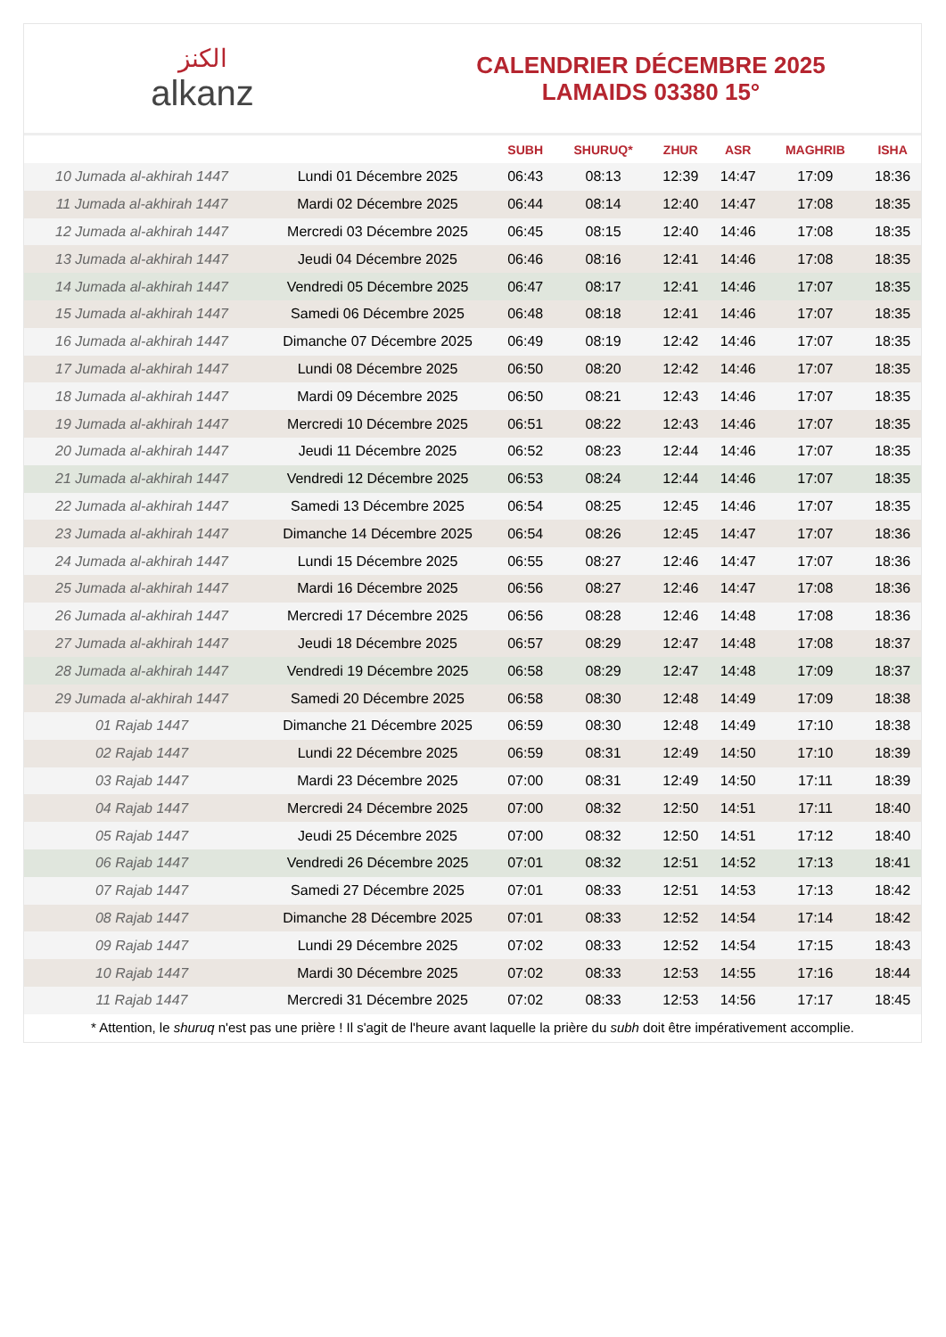الكنز
alkanz
CALENDRIER DÉCEMBRE 2025
LAMAIDS 03380 15°
| | | SUBH | SHURUQ* | ZHUR | ASR | MAGHRIB | ISHA |
| --- | --- | --- | --- | --- | --- | --- | --- |
| 10 Jumada al-akhirah 1447 | Lundi 01 Décembre 2025 | 06:43 | 08:13 | 12:39 | 14:47 | 17:09 | 18:36 |
| 11 Jumada al-akhirah 1447 | Mardi 02 Décembre 2025 | 06:44 | 08:14 | 12:40 | 14:47 | 17:08 | 18:35 |
| 12 Jumada al-akhirah 1447 | Mercredi 03 Décembre 2025 | 06:45 | 08:15 | 12:40 | 14:46 | 17:08 | 18:35 |
| 13 Jumada al-akhirah 1447 | Jeudi 04 Décembre 2025 | 06:46 | 08:16 | 12:41 | 14:46 | 17:08 | 18:35 |
| 14 Jumada al-akhirah 1447 | Vendredi 05 Décembre 2025 | 06:47 | 08:17 | 12:41 | 14:46 | 17:07 | 18:35 |
| 15 Jumada al-akhirah 1447 | Samedi 06 Décembre 2025 | 06:48 | 08:18 | 12:41 | 14:46 | 17:07 | 18:35 |
| 16 Jumada al-akhirah 1447 | Dimanche 07 Décembre 2025 | 06:49 | 08:19 | 12:42 | 14:46 | 17:07 | 18:35 |
| 17 Jumada al-akhirah 1447 | Lundi 08 Décembre 2025 | 06:50 | 08:20 | 12:42 | 14:46 | 17:07 | 18:35 |
| 18 Jumada al-akhirah 1447 | Mardi 09 Décembre 2025 | 06:50 | 08:21 | 12:43 | 14:46 | 17:07 | 18:35 |
| 19 Jumada al-akhirah 1447 | Mercredi 10 Décembre 2025 | 06:51 | 08:22 | 12:43 | 14:46 | 17:07 | 18:35 |
| 20 Jumada al-akhirah 1447 | Jeudi 11 Décembre 2025 | 06:52 | 08:23 | 12:44 | 14:46 | 17:07 | 18:35 |
| 21 Jumada al-akhirah 1447 | Vendredi 12 Décembre 2025 | 06:53 | 08:24 | 12:44 | 14:46 | 17:07 | 18:35 |
| 22 Jumada al-akhirah 1447 | Samedi 13 Décembre 2025 | 06:54 | 08:25 | 12:45 | 14:46 | 17:07 | 18:35 |
| 23 Jumada al-akhirah 1447 | Dimanche 14 Décembre 2025 | 06:54 | 08:26 | 12:45 | 14:47 | 17:07 | 18:36 |
| 24 Jumada al-akhirah 1447 | Lundi 15 Décembre 2025 | 06:55 | 08:27 | 12:46 | 14:47 | 17:07 | 18:36 |
| 25 Jumada al-akhirah 1447 | Mardi 16 Décembre 2025 | 06:56 | 08:27 | 12:46 | 14:47 | 17:08 | 18:36 |
| 26 Jumada al-akhirah 1447 | Mercredi 17 Décembre 2025 | 06:56 | 08:28 | 12:46 | 14:48 | 17:08 | 18:36 |
| 27 Jumada al-akhirah 1447 | Jeudi 18 Décembre 2025 | 06:57 | 08:29 | 12:47 | 14:48 | 17:08 | 18:37 |
| 28 Jumada al-akhirah 1447 | Vendredi 19 Décembre 2025 | 06:58 | 08:29 | 12:47 | 14:48 | 17:09 | 18:37 |
| 29 Jumada al-akhirah 1447 | Samedi 20 Décembre 2025 | 06:58 | 08:30 | 12:48 | 14:49 | 17:09 | 18:38 |
| 01 Rajab 1447 | Dimanche 21 Décembre 2025 | 06:59 | 08:30 | 12:48 | 14:49 | 17:10 | 18:38 |
| 02 Rajab 1447 | Lundi 22 Décembre 2025 | 06:59 | 08:31 | 12:49 | 14:50 | 17:10 | 18:39 |
| 03 Rajab 1447 | Mardi 23 Décembre 2025 | 07:00 | 08:31 | 12:49 | 14:50 | 17:11 | 18:39 |
| 04 Rajab 1447 | Mercredi 24 Décembre 2025 | 07:00 | 08:32 | 12:50 | 14:51 | 17:11 | 18:40 |
| 05 Rajab 1447 | Jeudi 25 Décembre 2025 | 07:00 | 08:32 | 12:50 | 14:51 | 17:12 | 18:40 |
| 06 Rajab 1447 | Vendredi 26 Décembre 2025 | 07:01 | 08:32 | 12:51 | 14:52 | 17:13 | 18:41 |
| 07 Rajab 1447 | Samedi 27 Décembre 2025 | 07:01 | 08:33 | 12:51 | 14:53 | 17:13 | 18:42 |
| 08 Rajab 1447 | Dimanche 28 Décembre 2025 | 07:01 | 08:33 | 12:52 | 14:54 | 17:14 | 18:42 |
| 09 Rajab 1447 | Lundi 29 Décembre 2025 | 07:02 | 08:33 | 12:52 | 14:54 | 17:15 | 18:43 |
| 10 Rajab 1447 | Mardi 30 Décembre 2025 | 07:02 | 08:33 | 12:53 | 14:55 | 17:16 | 18:44 |
| 11 Rajab 1447 | Mercredi 31 Décembre 2025 | 07:02 | 08:33 | 12:53 | 14:56 | 17:17 | 18:45 |
* Attention, le shuruq n'est pas une prière ! Il s'agit de l'heure avant laquelle la prière du subh doit être impérativement accomplie.